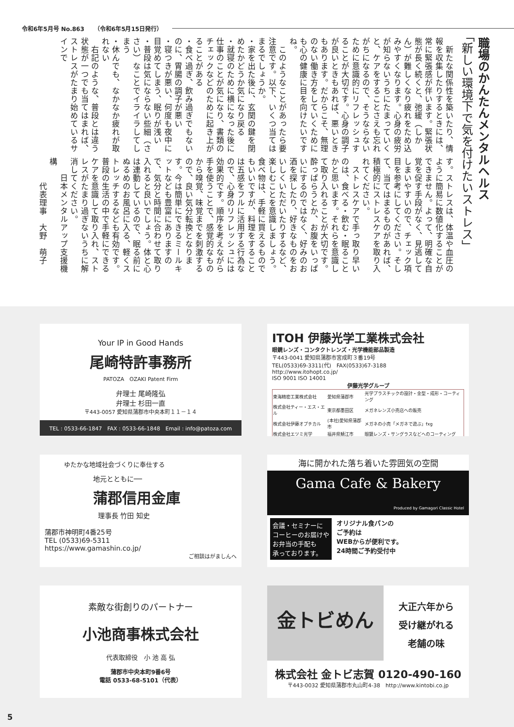令和6年5月号 No.863 （令和6年5月15日発行）
職場のかんたんメンタルヘルス
「新しい環境下で気を付けたいストレス」
　新たな関係性を築いたり、情報を収集したりするときには、常に緊張感が伴います。緊張状態が長く続くと、弛緩（しかん）が難しくなり疲れをため込みやすくなります。心身の疲労が知らないうちにたまっていくと、ケアをすることさえも忘れがちになるので、そうならないために意識的にリフレッシュすることが大切です。心身の調子が良いときもあれば、悪いときもあります。だからこそ、無理のない働き方をしていくためにも心の健康に目を向けたいですね。
　このようなことがあったら要注意です。以下、いくつ当てはまるでしょうか。
・家を出た後に、玄関の鍵を閉めたかどうか気になり戻る
・就寝のために横になった後に仕事のことが気になり、書類のチェックなどのために起き上がることがある
・食べ過ぎ、飲み過ぎでもないのに、胃腸の調子が悪い
・寝つきが悪い、何度も夜中に目覚めてしまう、眠りが浅い
・普段は気にならない些細（ささい）なことでイライラしてしまう
・休んでも、なかなか疲れが取れない
　右記のような、普段とは違う状態が一つでも当てはまれば、ストレスがたまり始めているサインで
す。ストレスは、体温や血圧のように簡易に数値化することができません。よって、明確な自覚を促す手段がなく、見逃してしまいやすいので、チェック項目を参考にしてください。そして、当てはまるものがあれば、積極的にストレスケアを取り入れてください。
　ストレスケアで手っ取り早いのは、食べる・飲む・眠ることかと思います。それらを意識して取り入れることが大切です。酔っぱらうとか、お腹をいっぱいにするのではなく、好みのお酒を探したり、好きなものをおいしくいただいたりするなど、楽しむことを意識しましょう。食べ物は、手軽に買えるものでもいいですが、料理をすることは五感をフルに活用する行為なので、心身のリフレッシュには効果的です。順序を考えながら手を使うことで、感覚的なものから嗅覚、味覚までを刺激するので、良い気分転換となります。今は簡単にできるミールキットなども豊富にありますので、気分と時間に合わせて取り入れると良いでしょう。体と心は連動しているので、眠る前にぬるめのお風呂に入る、軽くストレッチするなども有効です。普段の生活の中で手軽にできるケアを意識して取り入れ、ストレスがたまり過ぎないうちに解消してください。
　　日本メンタルアップ支援機構
　　　代表理事　大野　萌子
Your IP in Good Hands
尾崎特許事務所
PATOZA　OZAKI Patent Firm
弁理士 尾崎隆弘
弁理士 杉田一直
〒443-0057 愛知県蒲郡市中央本町１１－１４
TEL : 0533-66-1847　FAX : 0533-66-1848　Email : info@patoza.com
ITOH 伊藤光学工業株式会社
眼鏡レンズ・コンタクトレンズ・光学機能部品製造
〒443-0041 愛知県蒲郡市宮成町３番19号
TEL(0533)69-3311(代)　FAX(0533)67-3188
http://www.itohopt.co.jp/
ISO 9001 ISO 14001
伊藤光学グループ
| 東海精密工業株式会社 | 愛知県蒲郡市 | 光学プラスチックの設計・金型・成形・コーティング |
| 株式会社ティー・エス・エル | 東京都墨田区 | メガネレンズ小売店への販売 |
| 株式会社伊藤オプチカル | (本社)愛知県蒲郡市 | メガネの小売「メガネで遊ぶ」fxg |
| 株式会社エツミ光学 | 福井県鯖江市 | 眼鏡レンズ・サングラスなどへのコーティング |
ゆたかな地域社会づくりに奉仕する
地元とともに──
蒲郡信用金庫
理事長 竹田 知史
蒲郡市神明町4番25号
TEL (0533)69-5311
https://www.gamashin.co.jp/
ご相談はがましんへ
海に開かれた落ち着いた雰囲気の空間
Gama Cafe & Bakery
Produced by Gamagori Classic Hotel
会議・セミナーに
コーヒーのお届けや
お弁当の手配も
承っております。
オリジナル食パンの
ご予約は
WEBからが便利です。
24時間ご予約受付中
素敵な街創りのパートナー
小池商事株式会社
代表取締役　小 池 高 弘
蒲郡市中央本町9番6号
電話 0533-68-5101（代表）
金トビめん
大正六年から
受け継がれる
老舗の味
株式会社 金トビ志賀 0120-490-160
〒443-0032 愛知県蒲郡市丸山町4-38　http://www.kintobi.co.jp
5